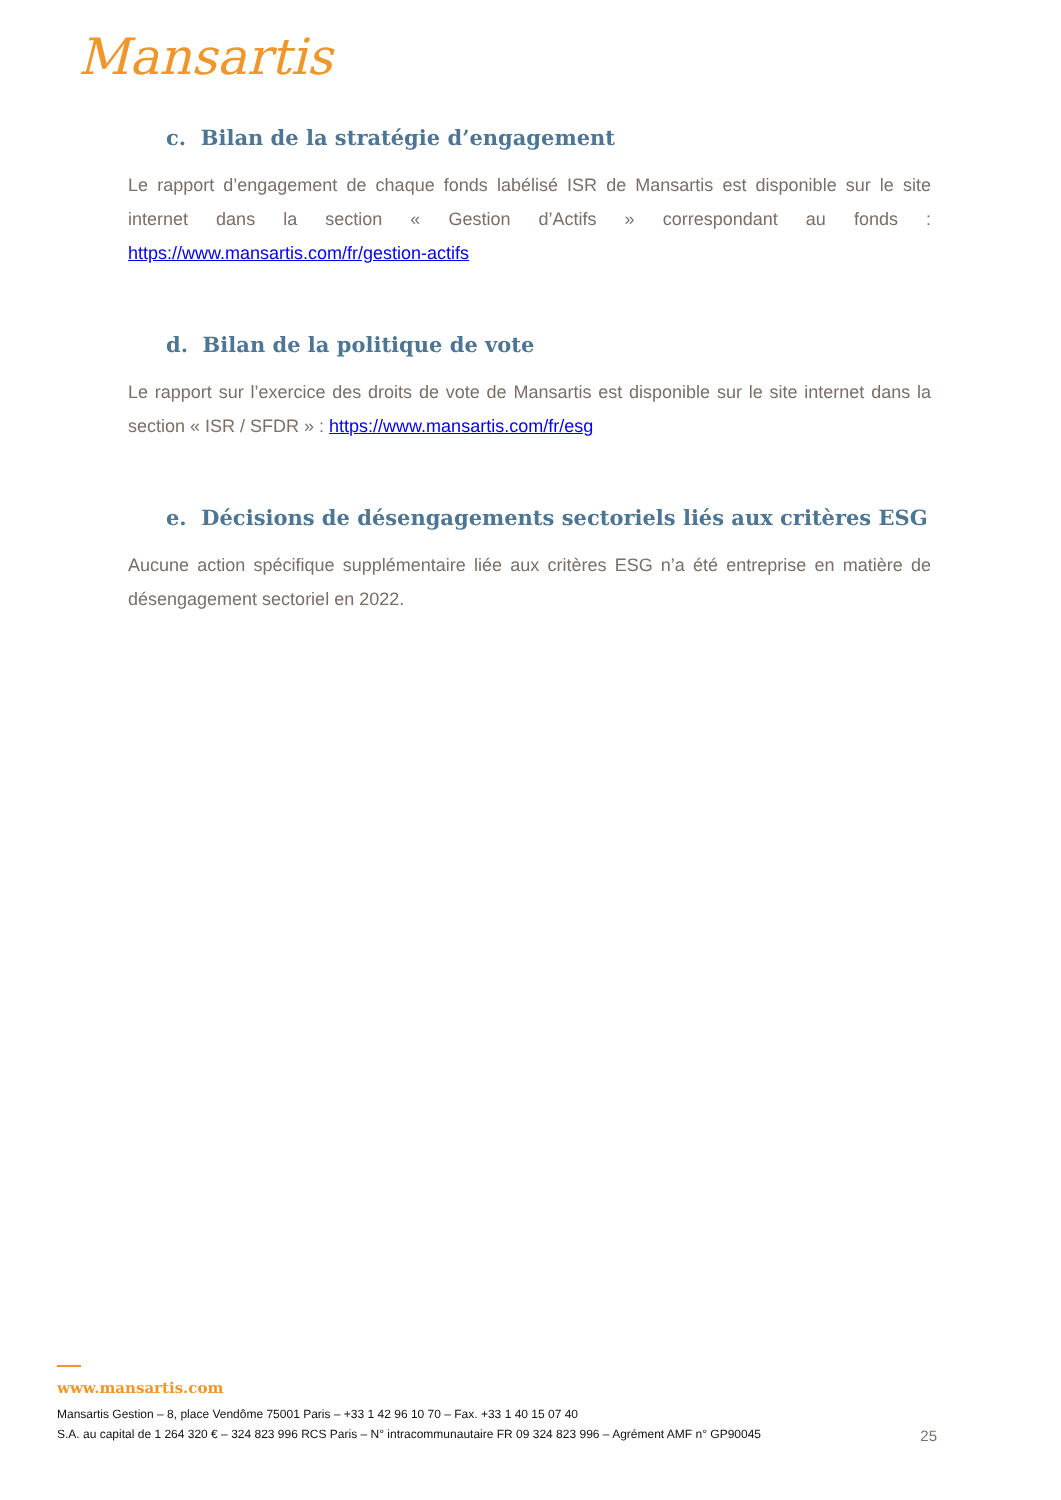Mansartis
c. Bilan de la stratégie d’engagement
Le rapport d’engagement de chaque fonds labélisé ISR de Mansartis est disponible sur le site internet dans la section « Gestion d’Actifs » correspondant au fonds : https://www.mansartis.com/fr/gestion-actifs
d. Bilan de la politique de vote
Le rapport sur l’exercice des droits de vote de Mansartis est disponible sur le site internet dans la section « ISR / SFDR » : https://www.mansartis.com/fr/esg
e. Décisions de désengagements sectoriels liés aux critères ESG
Aucune action spécifique supplémentaire liée aux critères ESG n’a été entreprise en matière de désengagement sectoriel en 2022.
www.mansartis.com
Mansartis Gestion – 8, place Vendôme 75001 Paris – +33 1 42 96 10 70 – Fax. +33 1 40 15 07 40
S.A. au capital de 1 264 320 € – 324 823 996 RCS Paris – N° intracommunautaire FR 09 324 823 996 – Agrément AMF n° GP90045 25